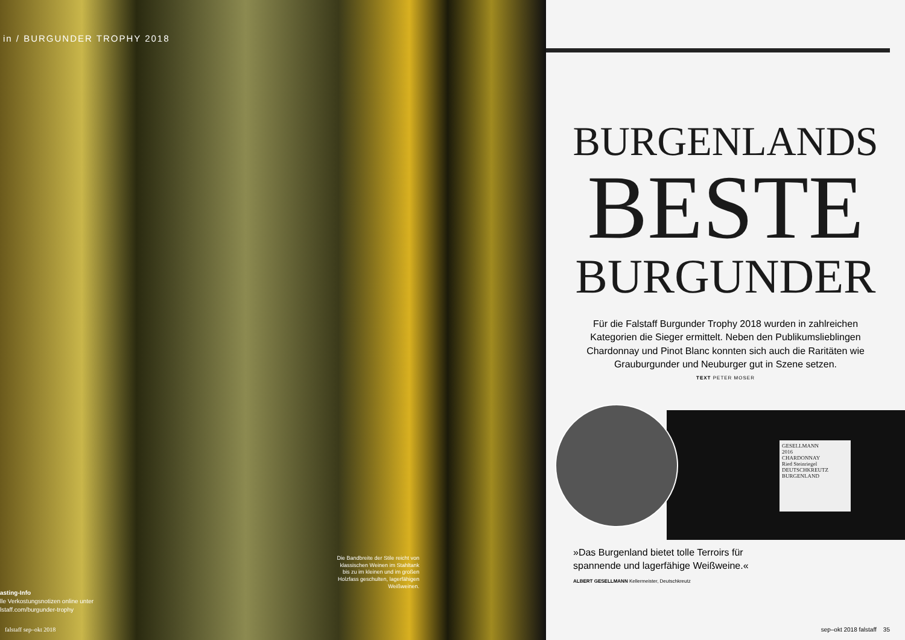in / BURGUNDER TROPHY 2018
Die Bandbreite der Stile reicht von klassischen Weinen im Stahltank bis zu im kleinen und im großen Holzfass geschulten, lagerfähigen Weißweinen.
asting-Info
lle Verkostungsnotizen online unter
lstaff.com/burgunder-trophy
falstaff sep–okt 2018
BURGENLANDS
BESTE
BURGUNDER
Für die Falstaff Burgunder Trophy 2018 wurden in zahlreichen Kategorien die Sieger ermittelt. Neben den Publikumslieblingen Chardonnay und Pinot Blanc konnten sich auch die Raritäten wie Grauburgunder und Neuburger gut in Szene setzen.
TEXT PETER MOSER
GESELLMANN
2016
CHARDONNAY
Ried Steinriegel
DEUTSCHKREUTZ BURGENLAND
»Das Burgenland bietet tolle Terroirs für
spannende und lagerfähige Weißweine.«
ALBERT GESELLMANN Kellermeister, Deutschkreutz
sep–okt 2018 falstaff 35